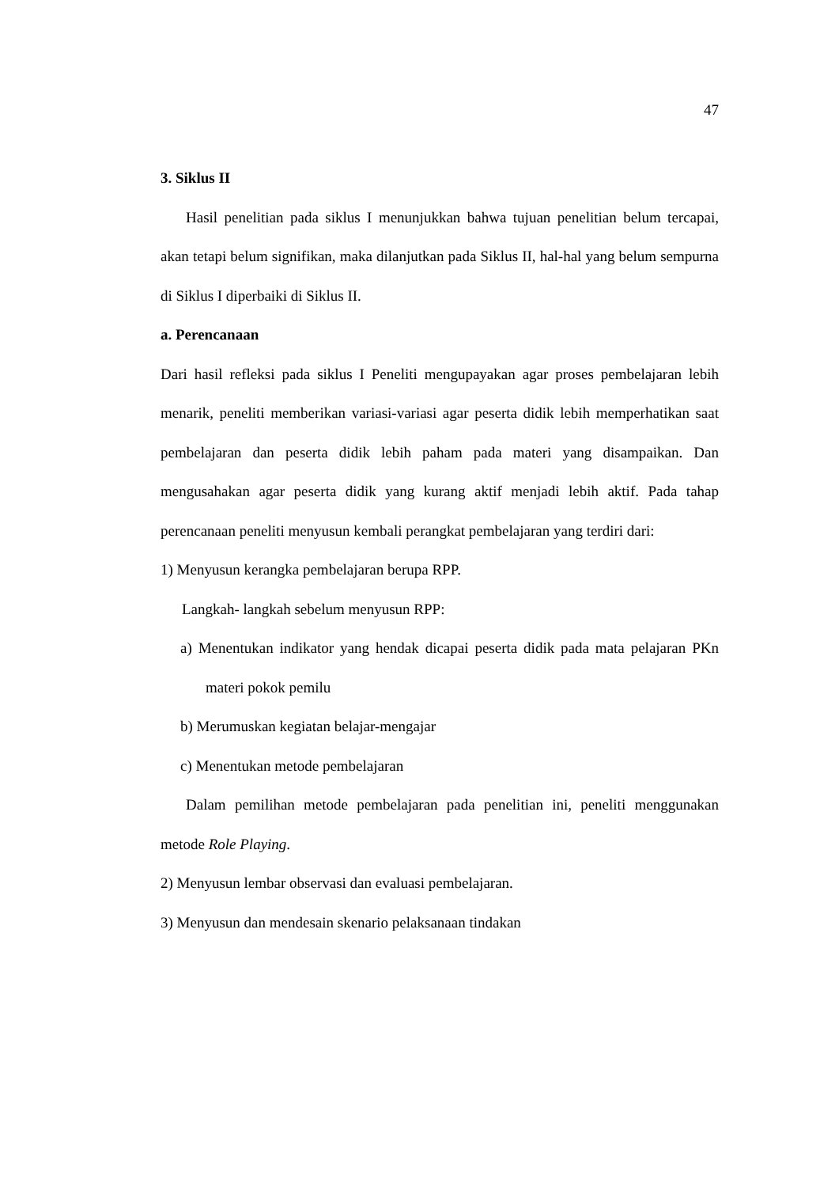47
3. Siklus II
Hasil penelitian pada siklus I menunjukkan bahwa tujuan penelitian belum tercapai, akan tetapi belum signifikan, maka dilanjutkan pada Siklus II, hal-hal yang belum sempurna di Siklus I diperbaiki di Siklus II.
a. Perencanaan
Dari hasil refleksi pada siklus I Peneliti mengupayakan agar proses pembelajaran lebih menarik, peneliti memberikan variasi-variasi agar peserta didik lebih memperhatikan saat pembelajaran dan peserta didik lebih paham pada materi yang disampaikan. Dan mengusahakan agar peserta didik yang kurang aktif menjadi lebih aktif. Pada tahap perencanaan peneliti menyusun kembali perangkat pembelajaran yang terdiri dari:
1) Menyusun kerangka pembelajaran berupa RPP.
Langkah- langkah sebelum menyusun RPP:
a) Menentukan indikator yang hendak dicapai peserta didik pada mata pelajaran PKn materi pokok pemilu
b) Merumuskan kegiatan belajar-mengajar
c) Menentukan metode pembelajaran
Dalam pemilihan metode pembelajaran pada penelitian ini, peneliti menggunakan metode Role Playing.
2) Menyusun lembar observasi dan evaluasi pembelajaran.
3) Menyusun dan mendesain skenario pelaksanaan tindakan